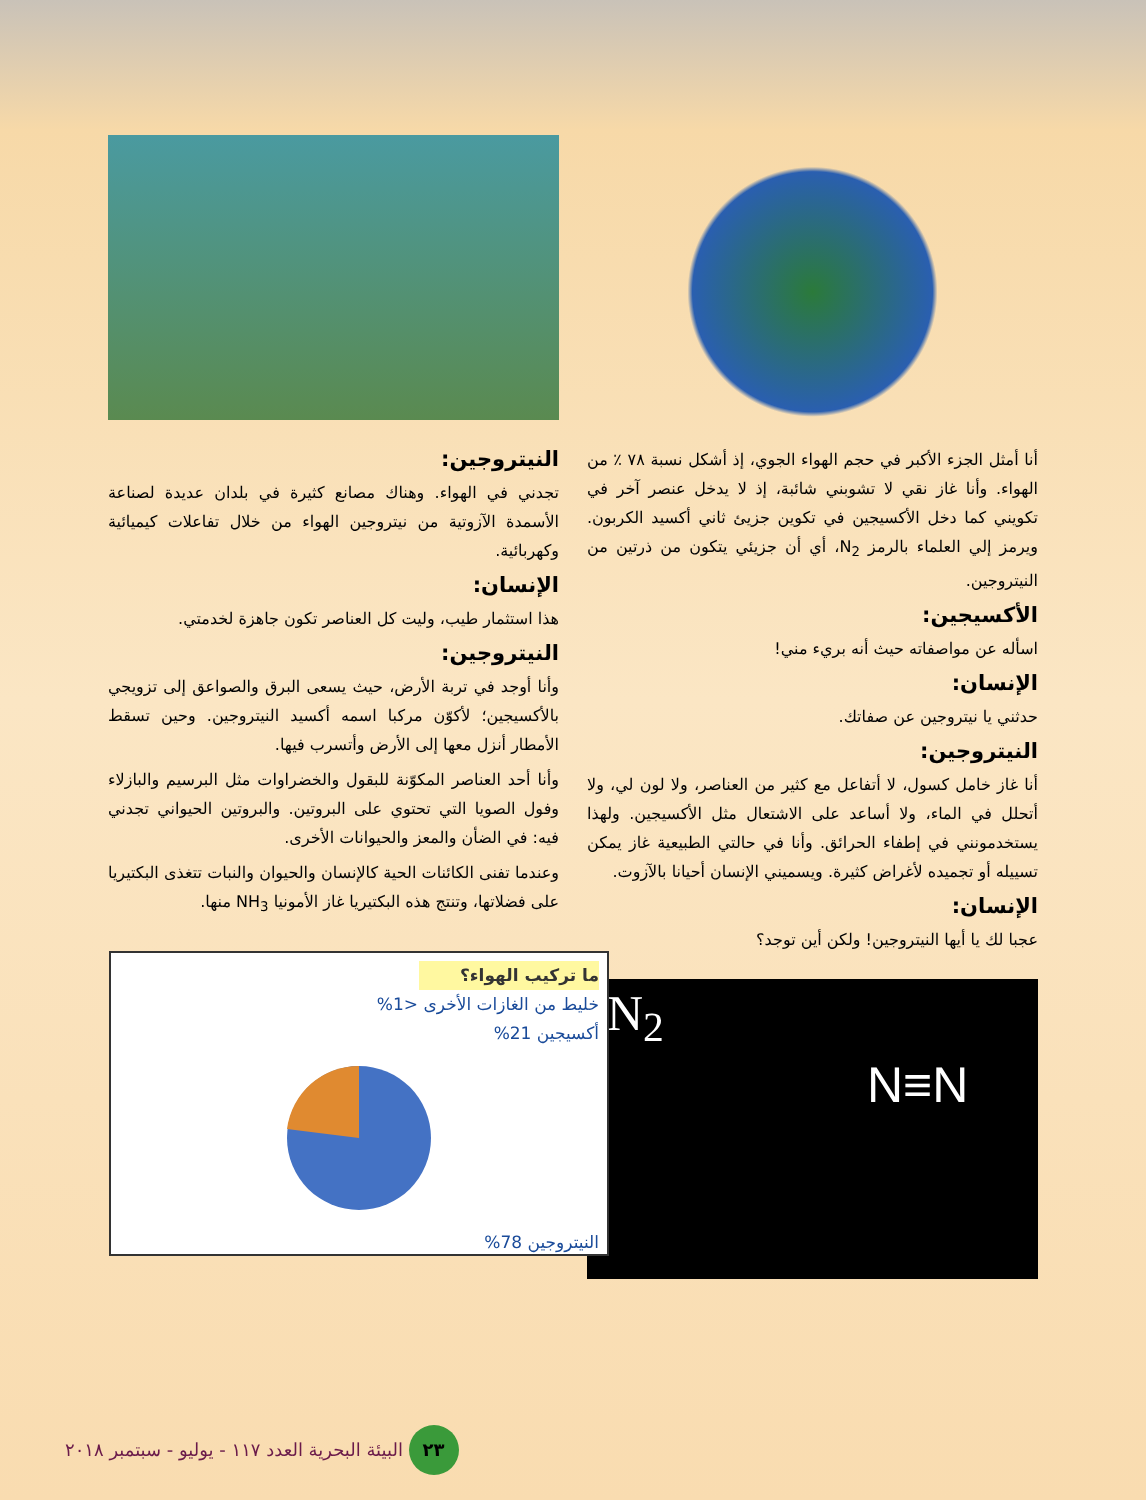أنا أمثل الجزء الأكبر في حجم الهواء الجوي، إذ أشكل نسبة ٧٨ ٪ من الهواء. وأنا غاز نقي لا تشوبني شائبة، إذ لا يدخل عنصر آخر في تكويني كما دخل الأكسيجين في تكوين جزيئ ثاني أكسيد الكربون. ويرمز إلي العلماء بالرمز N<sub>2</sub>، أي أن جزيئي يتكون من ذرتين من النيتروجين.
الأكسيجين:
اسأله عن مواصفاته حيث أنه بريء مني!
الإنسان:
حدثني يا نيتروجين عن صفاتك.
النيتروجين:
أنا غاز خامل كسول، لا أتفاعل مع كثير من العناصر، ولا لون لي، ولا أتحلل في الماء، ولا أساعد على الاشتعال مثل الأكسيجين. ولهذا يستخدمونني في إطفاء الحرائق. وأنا في حالتي الطبيعية غاز يمكن تسييله أو تجميده لأغراض كثيرة. ويسميني الإنسان أحيانا بالآزوت.
الإنسان:
عجبا لك يا أيها النيتروجين! ولكن أين توجد؟
N<sub>2</sub>
N≡N
النيتروجين:
تجدني في الهواء. وهناك مصانع كثيرة في بلدان عديدة لصناعة الأسمدة الآزوتية من نيتروجين الهواء من خلال تفاعلات كيميائية وكهربائية.
الإنسان:
هذا استثمار طيب، وليت كل العناصر تكون جاهزة لخدمتي.
النيتروجين:
وأنا أوجد في تربة الأرض، حيث يسعى البرق والصواعق إلى تزويجي بالأكسيجين؛ لأكوّن مركبا اسمه أكسيد النيتروجين. وحين تسقط الأمطار أنزل معها إلى الأرض وأتسرب فيها.
وأنا أحد العناصر المكوّنة للبقول والخضراوات مثل البرسيم والبازلاء وفول الصويا التي تحتوي على البروتين. والبروتين الحيواني تجدني فيه: في الضأن والمعز والحيوانات الأخرى.
وعندما تفنى الكائنات الحية كالإنسان والحيوان والنبات تتغذى البكتيريا على فضلاتها، وتنتج هذه البكتيريا غاز الأمونيا NH<sub>3</sub> منها.
ما تركيب الهواء؟
خليط من الغازات الأخرى <1%
أكسيجين 21%
النيتروجين 78%
٢٣ البيئة البحرية العدد ١١٧ - يوليو - سبتمبر ٢٠١٨